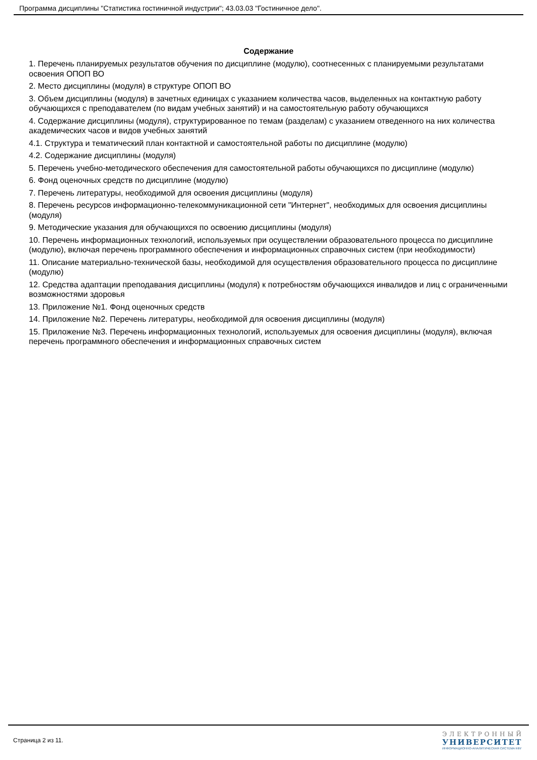Программа дисциплины "Статистика гостиничной индустрии"; 43.03.03 "Гостиничное дело".
Содержание
1. Перечень планируемых результатов обучения по дисциплине (модулю), соотнесенных с планируемыми результатами освоения ОПОП ВО
2. Место дисциплины (модуля) в структуре ОПОП ВО
3. Объем дисциплины (модуля) в зачетных единицах с указанием количества часов, выделенных на контактную работу обучающихся с преподавателем (по видам учебных занятий) и на самостоятельную работу обучающихся
4. Содержание дисциплины (модуля), структурированное по темам (разделам) с указанием отведенного на них количества академических часов и видов учебных занятий
4.1. Структура и тематический план контактной и самостоятельной работы по дисциплине (модулю)
4.2. Содержание дисциплины (модуля)
5. Перечень учебно-методического обеспечения для самостоятельной работы обучающихся по дисциплине (модулю)
6. Фонд оценочных средств по дисциплине (модулю)
7. Перечень литературы, необходимой для освоения дисциплины (модуля)
8. Перечень ресурсов информационно-телекоммуникационной сети "Интернет", необходимых для освоения дисциплины (модуля)
9. Методические указания для обучающихся по освоению дисциплины (модуля)
10. Перечень информационных технологий, используемых при осуществлении образовательного процесса по дисциплине (модулю), включая перечень программного обеспечения и информационных справочных систем (при необходимости)
11. Описание материально-технической базы, необходимой для осуществления образовательного процесса по дисциплине (модулю)
12. Средства адаптации преподавания дисциплины (модуля) к потребностям обучающихся инвалидов и лиц с ограниченными возможностями здоровья
13. Приложение №1. Фонд оценочных средств
14. Приложение №2. Перечень литературы, необходимой для освоения дисциплины (модуля)
15. Приложение №3. Перечень информационных технологий, используемых для освоения дисциплины (модуля), включая перечень программного обеспечения и информационных справочных систем
Страница 2 из 11.
ЭЛЕКТРОННЫЙ
УНИВЕРСИТЕТ
ИНФОРМАЦИОННО-АНАЛИТИЧЕСКАЯ СИСТЕМА КФУ